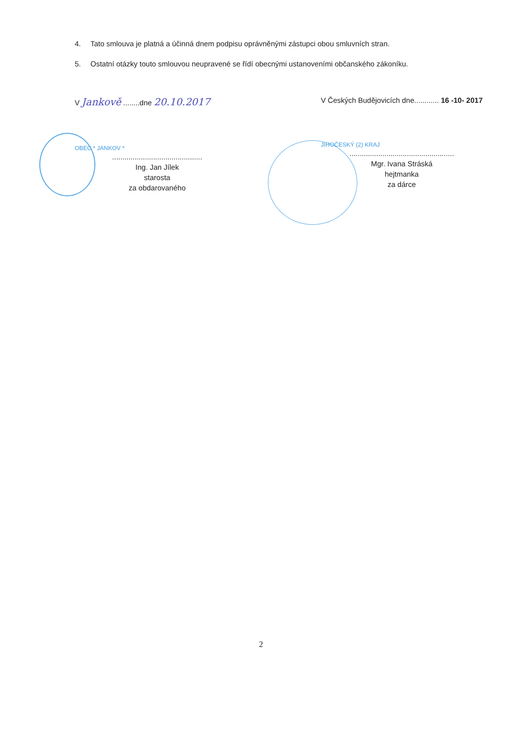4. Tato smlouva je platná a účinná dnem podpisu oprávněnými zástupci obou smluvních stran.
5. Ostatní otázky touto smlouvou neupravené se řídí obecnými ustanoveními občanského zákoníku.
V Jankově ........dne 20.10.2017
OBEC * JANKOV *
............................................
Ing. Jan Jílek
starosta
za obdarovaného
V Českých Budějovicích dne............ 16 -10- 2017
JIHOČESKÝ (2) KRAJ
...................................................
Mgr. Ivana Stráská
hejtmanka
za dárce
2